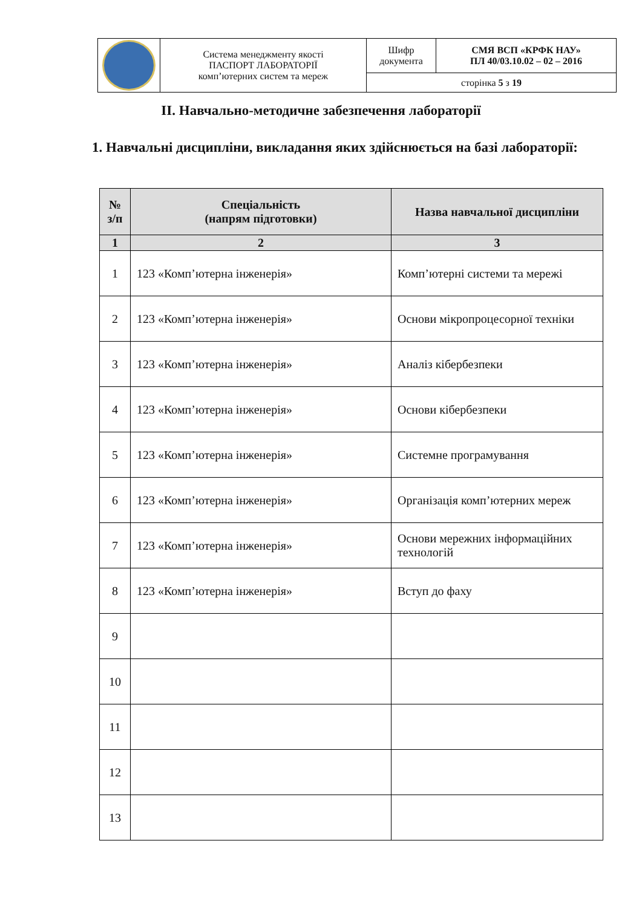| | Система менеджменту якості ПАСПОРТ ЛАБОРАТОРІЇ комп’ютерних систем та мереж | Шифр документа | СМЯ ВСП «КРФК НАУ» ПЛ 40/03.10.02 – 02 – 2016 |
| | | сторінка 5 з 19 | |
ІІ. Навчально-методичне забезпечення лабораторії
1. Навчальні дисципліни, викладання яких здійснюється на базі лабораторії:
| № з/п | Спеціальність (напрям підготовки) | Назва навчальної дисципліни |
| --- | --- | --- |
| 1 | 2 | 3 |
| 1 | 123 «Комп’ютерна інженерія» | Комп’ютерні системи та мережі |
| 2 | 123 «Комп’ютерна інженерія» | Основи мікропроцесорної техніки |
| 3 | 123 «Комп’ютерна інженерія» | Аналіз кібербезпеки |
| 4 | 123 «Комп’ютерна інженерія» | Основи кібербезпеки |
| 5 | 123 «Комп’ютерна інженерія» | Системне програмування |
| 6 | 123 «Комп’ютерна інженерія» | Організація комп’ютерних мереж |
| 7 | 123 «Комп’ютерна інженерія» | Основи мережних інформаційних технологій |
| 8 | 123 «Комп’ютерна інженерія» | Вступ до фаху |
| 9 | | |
| 10 | | |
| 11 | | |
| 12 | | |
| 13 | | |